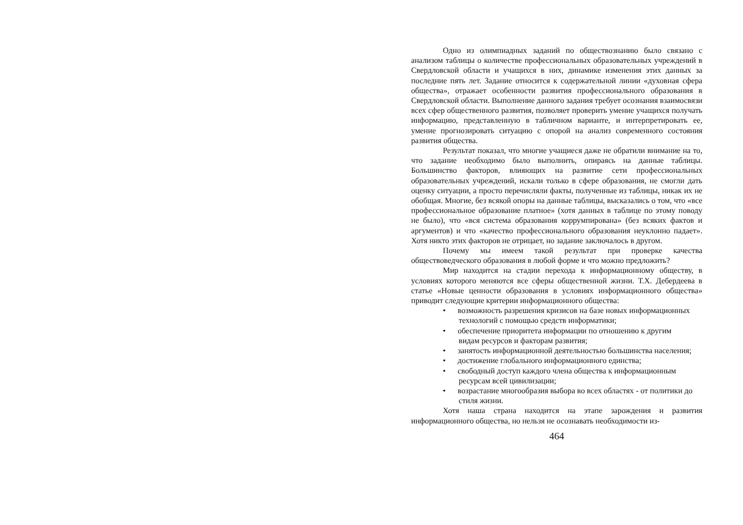Одно из олимпиадных заданий по обществознанию было связано с анализом таблицы о количестве профессиональных образовательных учреждений в Свердловской области и учащихся в них, динамике изменения этих данных за последние пять лет. Задание относится к содержательной линии «духовная сфера общества», отражает особенности развития профессионального образования в Свердловской области. Выполнение данного задания требует осознания взаимосвязи всех сфер общественного развития, позволяет проверить умение учащихся получать информацию, представленную в табличном варианте, и интерпретировать ее, умение прогнозировать ситуацию с опорой на анализ современного состояния развития общества.
Результат показал, что многие учащиеся даже не обратили внимание на то, что задание необходимо было выполнить, опираясь на данные таблицы. Большинство факторов, влияющих на развитие сети профессиональных образовательных учреждений, искали только в сфере образования, не смогли дать оценку ситуации, а просто перечисляли факты, полученные из таблицы, никак их не обобщая. Многие, без всякой опоры на данные таблицы, высказались о том, что «все профессиональное образование платное» (хотя данных в таблице по этому поводу не было), что «вся система образования коррумпирована» (без всяких фактов и аргументов) и что «качество профессионального образования неуклонно падает». Хотя никто этих факторов не отрицает, но задание заключалось в другом.
Почему мы имеем такой результат при проверке качества обществоведческого образования в любой форме и что можно предложить?
Мир находится на стадии перехода к информационному обществу, в условиях которого меняются все сферы общественной жизни. Т.Х. Дебердеева в статье «Новые ценности образования в условиях информационного общества» приводит следующие критерии информационного общества:
• возможность разрешения кризисов на базе новых информационных
технологий с помощью средств информатики;
• обеспечение приоритета информации по отношению к другим
видам ресурсов и факторам развития;
• занятость информационной деятельностью большинства населения;
• достижение глобального информационного единства;
• свободный доступ каждого члена общества к информационным ресурсам всей цивилизации;
• возрастание многообразия выбора во всех областях - от политики до стиля жизни.
Хотя наша страна находится на этапе зарождения и развития информационного общества, но нельзя не осознавать необходимости из-
464